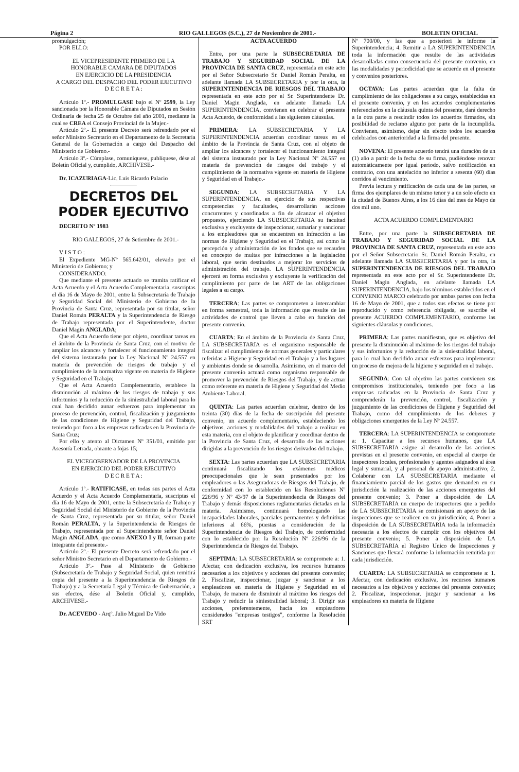Página 2 RIO GALLEGOS (S.C.), 27 de Noviembre de 2001.- BOLETIN OFICIAL
promulgación;
POR ELLO:
EL VICEPRESIDENTE PRIMERO DE LA
HONORABLE CAMARA DE DIPUTADOS
EN EJERCICIO DE LA PRESIDENCIA
A CARGO DEL DESPACHO DEL PODER EJECUTIVO
D E C R E T A :
Artículo 1º.- PROMULGASE bajo el Nº 2599, la Ley sancionada por la Honorable Cámara de Diputados en Sesión Ordinaria de fecha 25 de Octubre del año 2001, mediante la cual se CREA el Consejo Provincial de la Mujer.-
Artículo 2º.- El presente Decreto será refrendado por el señor Ministro Secretario en el Departamento de la Secretaría General de la Gobernación a cargo del Despacho del Ministerio de Gobierno.-
Artículo 3º.- Cúmplase, comuníquese, publíquese, dése al Boletín Oficial y, cumplido, ARCHIVESE.-
Dr. ICAZURIAGA-Lic. Luis Ricardo Palacio
DECRETOS DEL PODER EJECUTIVO
DECRETO Nº 1983
RIO GALLEGOS, 27 de Setiembre de 2001.-
V I S T O :
El Expediente MG-Nº 565.642/01, elevado por el Ministerio de Gobierno; y
CONSIDERANDO:
Que mediante el presente actuado se tramita ratificar el Acta Acuerdo y el Acta Acuerdo Complementaria, suscriptas el día 16 de Mayo de 2001, entre la Subsecretaría de Trabajo y Seguridad Social del Ministerio de Gobierno de la Provincia de Santa Cruz, representada por su titular, señor Daniel Román PERALTA y la Superintendencia de Riesgo de Trabajo representada por el Superintendente, doctor Daniel Magin ANGLADA;
Que el Acta Acuerdo tiene por objeto, coordinar tareas en el ámbito de la Provincia de Santa Cruz, con el motivo de ampliar los alcances y fortalecer el funcionamiento integral del sistema instaurado por la Ley Nacional Nº 24.557 en materia de prevención de riesgos de trabajo y el cumplimiento de la normativa vigente en materia de Higiene y Seguridad en el Trabajo;
Que el Acta Acuerdo Complementario, establece la disminución al máximo de los riesgos de trabajo y sus infortunios y la reducción de la siniestralidad laboral para lo cual han decidido aunar esfuerzos para implementar un proceso de prevención, control, fiscalización y juzgamiento de las condiciones de Higiene y Seguridad del Trabajo, teniendo por foco a las empresas radicadas en la Provincia de Santa Cruz;
Por ello y atento al Dictamen Nº 351/01, emitido por Asesoría Letrada, obrante a fojas 15;
EL VICEGOBERNADOR DE LA PROVINCIA
EN EJERCICIO DEL PODER EJECUTIVO
D E C R E T A :
Artículo 1º.- RATIFICASE, en todas sus partes el Acta Acuerdo y el Acta Acuerdo Complementaria, suscriptas el día 16 de Mayo de 2001, entre la Subsecretaría de Trabajo y Seguridad Social del Ministerio de Gobierno de la Provincia de Santa Cruz, representada por su titular, señor Daniel Román PERALTA, y la Superintendencia de Riesgos de Trabajo, representada por el Superintendente señor Daniel Magin ANGLADA, que como ANEXO I y II, forman parte integrante del presente.-
Artículo 2º.- El presente Decreto será refrendado por el señor Ministro Secretario en el Departamento de Gobierno.-
Artículo 3º.- Pase al Ministerio de Gobierno (Subsecretaría de Trabajo y Seguridad Social, quien remitirá copia del presente a la Superintendencia de Riesgos de Trabajo) y a la Secretaría Legal y Técnica de Gobernación, a sus efectos, dése al Boletín Oficial y, cumplido, ARCHIVESE.-
Dr. ACEVEDO - Arqº. Julio Miguel De Vido
ACTA ACUERDO
Entre, por una parte la SUBSECRETARIA DE TRABAJO Y SEGURIDAD SOCIAL DE LA PROVINCIA DE SANTA CRUZ, representada en este acto por el Señor Subsecretario Sr. Daniel Román Peralta, en adelante llamada LA SUBSECRETARIA y por la otra, la SUPERINTENDENCIA DE RIESGOS DEL TRABAJO representada en este acto por el Sr. Superintendente Dr. Daniel Magin Anglada, en adelante llamada LA SUPERINTENDENCIA, convienen en celebrar el presente Acta Acuerdo, de conformidad a las siguientes cláusulas.
PRIMERA: LA SUBSECRETARIA Y LA SUPERINTENDENCIA acuerdan coordinar tareas en el ámbito de la Provincia de Santa Cruz, con el objeto de ampliar los alcances y fortalecer el funcionamiento integral del sistema instaurado por la Ley Nacional Nº 24.557 en materia de prevención de riesgos del trabajo y el cumplimiento de la normativa vigente en materia de Higiene y Seguridad en el Trabajo.-
SEGUNDA: LA SUBSECRETARIA Y LA SUPERINTENDENCIA, en ejercicio de sus respectivas competencias y facultades, desarrollarán acciones concurrentes y coordinadas a fin de alcanzar el objetivo propuesto, ejerciendo LA SUBSECRETARIA su facultad exclusiva y excluyente de inspeccionar, sumariar y sancionar a los empleadores que se encuentren en infracción a las normas de Higiene y Seguridad en el Trabajo, así como la percepción y administración de los fondos que se recauden en concepto de multas por infracciones a la legislación laboral, que serán destinados a mejorar los servicios de administración del trabajo. LA SUPERINTENDENCIA ejercerá en forma exclusiva y excluyente la verificación del cumplimiento por parte de las ART de las obligaciones legales a su cargo.
TERCERA: Las partes se comprometen a intercambiar en forma semestral, toda la información que resulte de las actividades de control que lleven a cabo en función del presente convenio.
CUARTA: En el ámbito de la Provincia de Santa Cruz, LA SUBSECRETARIA es el organismo responsable de fiscalizar el cumplimiento de normas generales y particulares referidas a Higiene y Seguridad en el Trabajo y a los lugares y ambientes donde se desarrolla. Asimismo, en el marco del presente convenio actuará como organismo responsable de promover la prevención de Riesgos del Trabajo, y de actuar como referente en materia de Higiene y Seguridad del Medio Ambiente Laboral.
QUINTA: Las partes acuerdan celebrar, dentro de los treinta (30) días de la fecha de suscripción del presente convenio, un acuerdo complementario, estableciendo los objetivos, acciones y modalidades del trabajo a realizar en esta materia, con el objeto de planificar y coordinar dentro de la Provincia de Santa Cruz, el desarrollo de las acciones dirigidas a la prevención de los riesgos derivados del trabajo.
SEXTA: Las partes acuerdan que LA SUBSECRETARIA continuará fiscalizando los exámenes médicos preocupacionales que le sean presentados por los empleadores o las Aseguradoras de Riesgos del Trabajo, de conformidad con lo establecido en las Resoluciones Nº 226/96 y Nº 43/97 de la Superintendencia de Riesgos del Trabajo y demás disposiciones reglamentarias dictadas en la materia. Asimismo, continuará homologando las incapacidades laborales, parciales permanentes y definitivas inferiores al 66%, puestas a consideración de la Superintendencia de Riesgos del Trabajo, de conformidad con lo establecido por la Resolución Nº 226/96 de la Superintendencia de Riesgos del Trabajo.
SEPTIMA: LA SUBSECRETARIA se compromete a: 1. Afectar, con dedicación exclusiva, los recursos humanos necesarios a los objetivos y acciones del presente convenio; 2. Fiscalizar, inspeccionar, juzgar y sancionar a los empleadores en materia de Higiene y Seguridad en el Trabajo, de manera de disminuir al máximo los riesgos del Trabajo y reducir la siniestralidad laboral; 3. Dirigir sus acciones, preferentemente, hacia los empleadores considerados "empresas testigos", conforme la Resolución SRT
Nº 700/00, y las que a posteriori le informe la Superintendencia; 4. Remitir a LA SUPERINTENDENCIA toda la información que resulte de las actividades desarrolladas como consecuencia del presente convenio, en las modalidades y periodicidad que se acuerde en el presente y convenios posteriores.
OCTAVA: Las partes acuerdan que la falta de cumplimiento de las obligaciones a su cargo, establecidas en el presente convenio, y en los acuerdos complementarios referenciados en la cláusula quinta del presente, dará derecho a la otra parte a rescindir todos los acuerdos firmados, sin posibilidad de reclamo alguno por parte de la incumplida. Convienen, asimismo, dejar sin efecto todos los acuerdos celebrados con anterioridad a la firma del presente.
NOVENA: El presente acuerdo tendrá una duración de un (1) año a partir de la fecha de su firma, pudiéndose renovar automáticamente por igual período, salvo notificación en contrario, con una antelación no inferior a sesenta (60) días corridos al vencimiento.
Previa lectura y ratificación de cada una de las partes, se firma dos ejemplares de un mismo tenor y a un solo efecto en la ciudad de Buenos Aires, a los 16 días del mes de Mayo de dos mil uno.
ACTA ACUERDO COMPLEMENTARIO
Entre, por una parte la SUBSECRETARIA DE TRABAJO Y SEGURIDAD SOCIAL DE LA PROVINCIA DE SANTA CRUZ, representada en este acto por el Señor Subsecretario Sr. Daniel Román Peralta, en adelante llamada LA SUBSECRETARIA y por la otra, la SUPERINTENDENCIA DE RIESGOS DEL TRABAJO representada en este acto por el Sr. Superintendente Dr. Daniel Magin Anglada, en adelante llamada LA SUPERINTENDENCIA, bajo los términos establecidos en el CONVENIO MARCO celebrado por ambas partes con fecha 16 de Mayo de 2001, que a todos sus efectos se tiene por reproducido y como referencia obligada, se suscribe el presente ACUERDO COMPLEMENTARIO, conforme las siguientes cláusulas y condiciones.
PRIMERA: Las partes manifiestan, que es objetivo del presente la disminución al máximo de los riesgos del trabajo y sus infortunios y la reducción de la siniestralidad laboral, para lo cual han decidido aunar esfuerzos para implementar un proceso de mejora de la higiene y seguridad en el trabajo.
SEGUNDA: Con tal objetivo las partes convienen sus compromisos institucionales, teniendo por foco a las empresas radicadas en la Provincia de Santa Cruz y comprenderán la prevención, control, fiscalización y juzgamiento de las condiciones de Higiene y Seguridad del Trabajo, como del cumplimiento de los deberes y obligaciones emergentes de la Ley Nº 24.557.
TERCERA: LA SUPERINTENDENCIA se compromete a: 1. Capacitar a los recursos humanos, que LA SUBSECRETARIA asigne al desarrollo de las acciones previstas en el presente convenio, en especial al cuerpo de inspectores locales, profesionales y agentes asignados al área legal y sumarial, y al personal de apoyo administrativo; 2. Colaborar con LA SUBSECRETARIA mediante el financiamiento parcial de los gastos que demanden en su jurisdicción la realización de las acciones emergentes del presente convenio; 3. Poner a disposición de LA SUBSECRETARIA un cuerpo de inspectores que a pedido de LA SUBSECRETARIA se comisionará en apoyo de las inspecciones que se realicen en su jurisdicción; 4. Poner a disposición de LA SUBSECRETARIA toda la información necesaria a los efectos de cumplir con los objetivos del presente convenio; 5. Poner a disposición de LA SUBSECRETARIA el Registro Unico de Inspecciones y Sanciones que llevará conforme la información remitida por cada jurisdicción.
CUARTA: LA SUBSECRETARIA se compromete a: 1. Afectar, con dedicación exclusiva, los recursos humanos necesarios a los objetivos y acciones del presente convenio; 2. Fiscalizar, inspeccionar, juzgar y sancionar a los empleadores en materia de Higiene